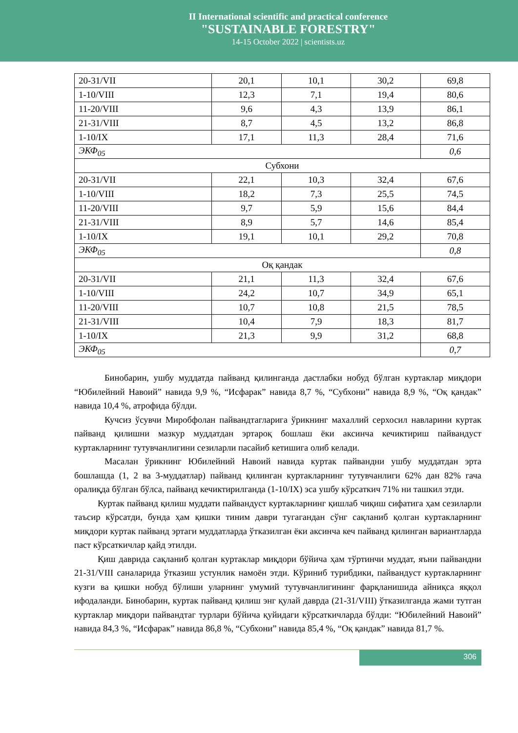II International scientific and practical conference
"SUSTAINABLE FORESTRY"
14-15 October 2022 | scientists.uz
| 20-31/VII | 20,1 | 10,1 | 30,2 | 69,8 |
| 1-10/VIII | 12,3 | 7,1 | 19,4 | 80,6 |
| 11-20/VIII | 9,6 | 4,3 | 13,9 | 86,1 |
| 21-31/VIII | 8,7 | 4,5 | 13,2 | 86,8 |
| 1-10/IX | 17,1 | 11,3 | 28,4 | 71,6 |
| ЭКФ<sub>05</sub> | | | | 0,6 |
| Субхони | | | | |
| 20-31/VII | 22,1 | 10,3 | 32,4 | 67,6 |
| 1-10/VIII | 18,2 | 7,3 | 25,5 | 74,5 |
| 11-20/VIII | 9,7 | 5,9 | 15,6 | 84,4 |
| 21-31/VIII | 8,9 | 5,7 | 14,6 | 85,4 |
| 1-10/IX | 19,1 | 10,1 | 29,2 | 70,8 |
| ЭКФ<sub>05</sub> | | | | 0,8 |
| Оқ қандак | | | | |
| 20-31/VII | 21,1 | 11,3 | 32,4 | 67,6 |
| 1-10/VIII | 24,2 | 10,7 | 34,9 | 65,1 |
| 11-20/VIII | 10,7 | 10,8 | 21,5 | 78,5 |
| 21-31/VIII | 10,4 | 7,9 | 18,3 | 81,7 |
| 1-10/IX | 21,3 | 9,9 | 31,2 | 68,8 |
| ЭКФ<sub>05</sub> | | | | 0,7 |
Бинобарин, ушбу муддатда пайванд қилинганда дастлабки нобуд бўлган куртаклар миқдори “Юбилейний Навоий” навида 9,9 %, “Исфарак” навида 8,7 %, “Субхони” навида 8,9 %, “Оқ қандак” навида 10,4 %, атрофида бўлди.
Кучсиз ўсувчи Миробфолан пайвандтагларига ўрикнинг махаллий серхосил навларини куртак пайванд қилишни мазкур муддатдан эртароқ бошлаш ёки аксинча кечиктириш пайвандуст куртакларнинг тутувчанлигини сезиларли пасайиб кетишига олиб келади.
Масалан ўрикнинг Юбилейний Навоий навида куртак пайвандни ушбу муддатдан эрта бошлашда (1, 2 ва 3-муддатлар) пайванд қилинган куртакларнинг тутувчанлиги 62% дан 82% гача оралиқда бўлган бўлса, пайванд кечиктирилганда (1-10/IX) эса ушбу кўрсаткич 71% ни ташкил этди.
Куртак пайванд қилиш муддати пайвандуст куртакларнинг қишлаб чиқиш сифатига ҳам сезиларли таъсир кўрсатди, бунда ҳам қишки тиним даври тугагандан сўнг сақланиб қолган куртакларнинг миқдори куртак пайванд эртаги муддатларда ўтказилган ёки аксинча кеч пайванд қилинган вариантларда паст кўрсаткичлар қайд этилди.
Қиш даврида сақланиб қолган куртаклар миқдори бўйича ҳам тўртинчи муддат, яъни пайвандни 21-31/VIII саналарида ўтказиш устунлик намоён этди. Кўриниб турибдики, пайвандуст куртакларнинг кузги ва қишки нобуд бўлиши уларнинг умумий тутувчанлигининг фарқланишида айниқса яққол ифодаланди. Бинобарин, куртак пайванд қилиш энг қулай даврда (21-31/VIII) ўтказилганда жами тутган куртаклар миқдори пайвандтаг турлари бўйича қуйидаги кўрсаткичларда бўлди: “Юбилейний Навоий” навида 84,3 %, “Исфарак” навида 86,8 %, “Субхони” навида 85,4 %, “Оқ қандак” навида 81,7 %.
306